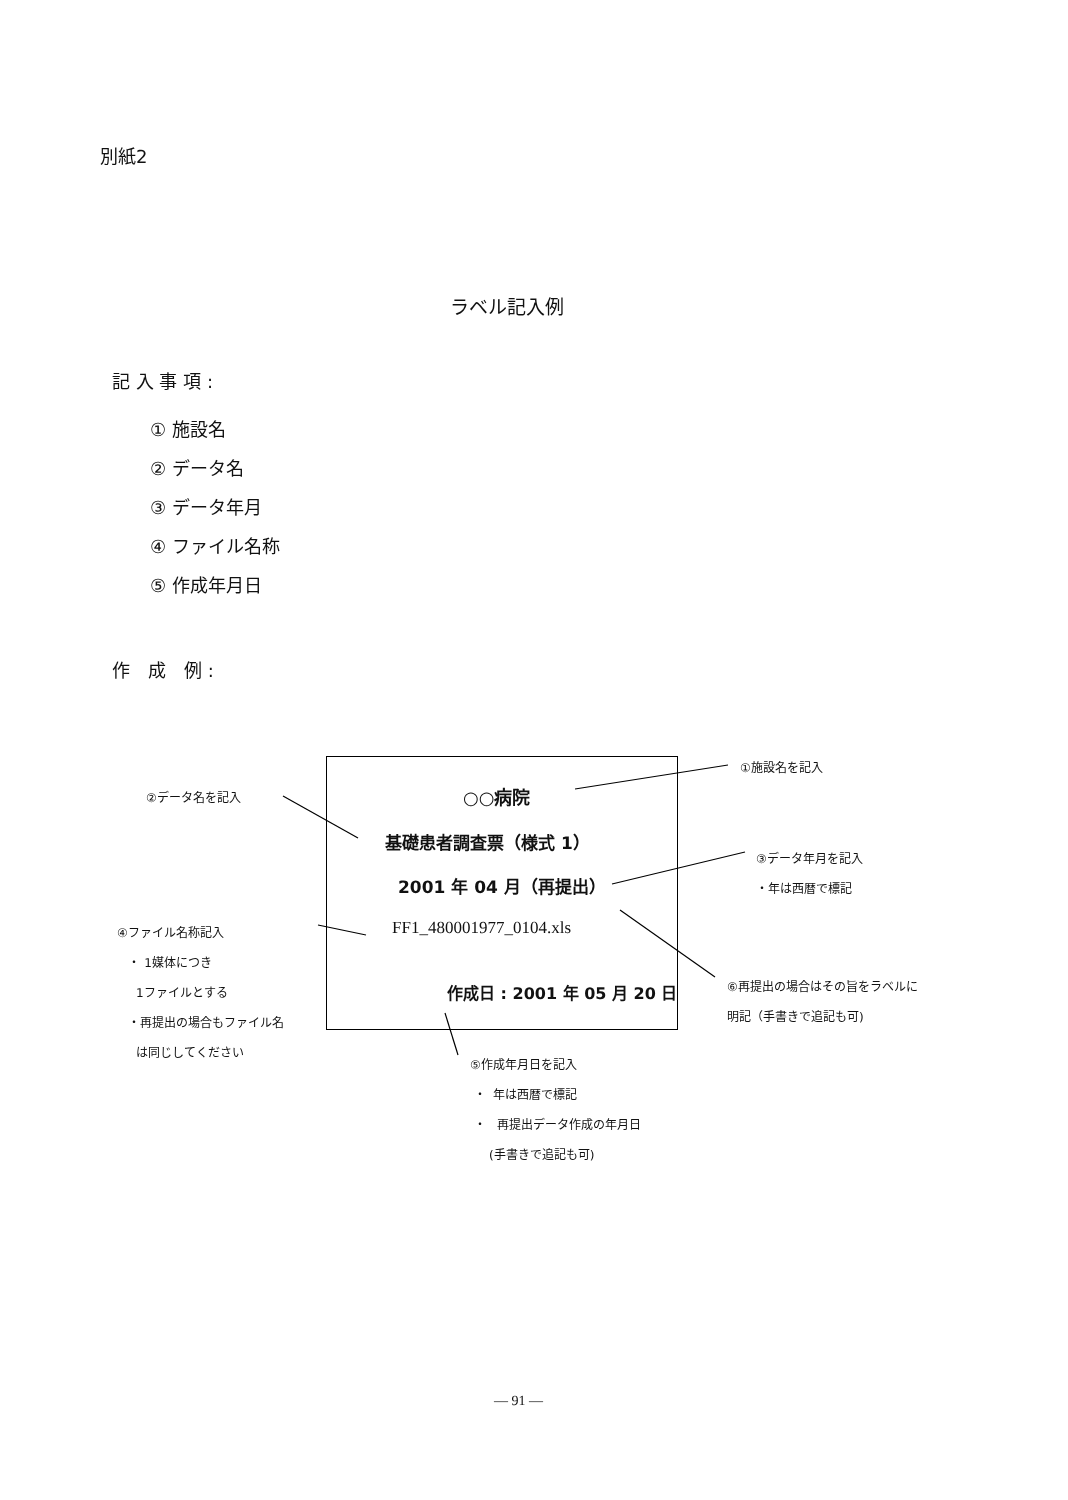別紙2
ラベル記入例
記 入 事 項 :
① 施設名
② データ名
③ データ年月
④ ファイル名称
⑤ 作成年月日
作　成　例 :
○○病院
基礎患者調査票（様式 1）
2001 年 04 月（再提出）
FF1_480001977_0104.xls
作成日 : 2001 年 05 月 20 日
①施設名を記入
②データ名を記入
③データ年月を記入
・年は西暦で標記
④ファイル名称記入
・ 1媒体につき
1ファイルとする
・再提出の場合もファイル名
は同じしてください
⑥再提出の場合はその旨をラベルに
明記（手書きで追記も可)
⑤作成年月日を記入
・ 年は西暦で標記
・ 再提出データ作成の年月日
(手書きで追記も可)
— 91 —